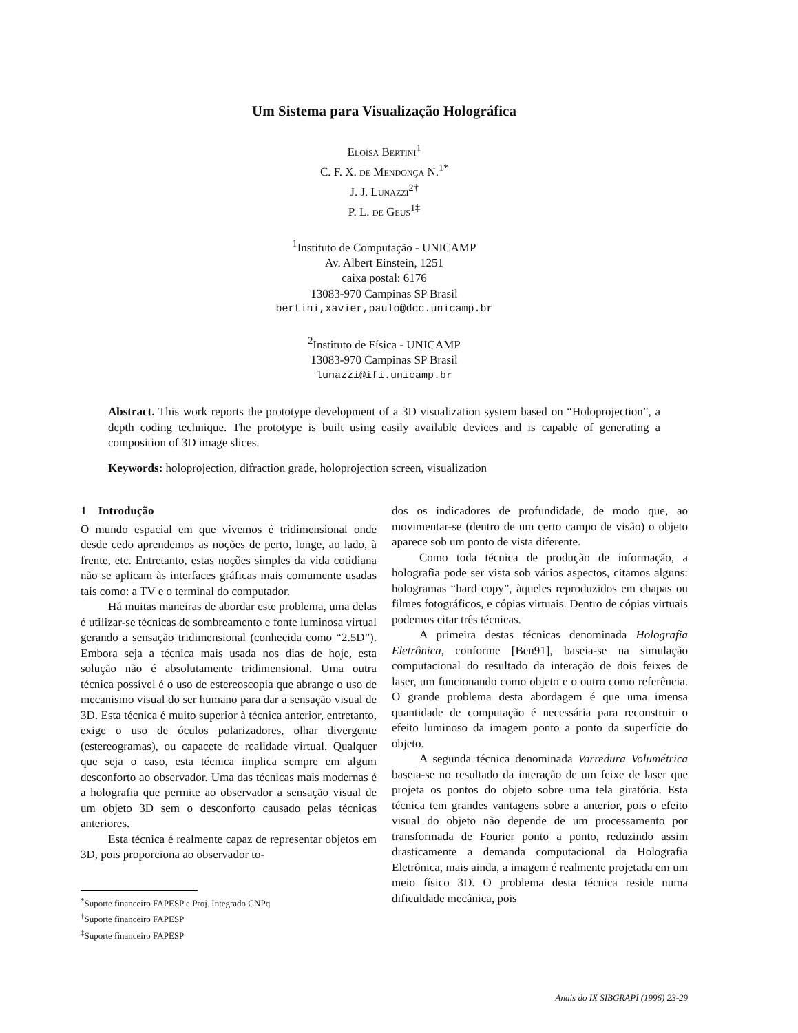Um Sistema para Visualização Holográfica
Eloísa Bertini<sup>1</sup>
C. F. X. de Mendonça N.<sup>1*</sup>
J. J. Lunazzi<sup>2†</sup>
P. L. de Geus<sup>1‡</sup>
<sup>1</sup> Instituto de Computação - UNICAMP
Av. Albert Einstein, 1251
caixa postal: 6176
13083-970 Campinas SP Brasil
bertini,xavier,paulo@dcc.unicamp.br
<sup>2</sup> Instituto de Física - UNICAMP
13083-970 Campinas SP Brasil
lunazzi@ifi.unicamp.br
Abstract. This work reports the prototype development of a 3D visualization system based on “Holoprojection”, a depth coding technique. The prototype is built using easily available devices and is capable of generating a composition of 3D image slices.
Keywords: holoprojection, difraction grade, holoprojection screen, visualization
1 Introdução
O mundo espacial em que vivemos é tridimensional onde desde cedo aprendemos as noções de perto, longe, ao lado, à frente, etc. Entretanto, estas noções simples da vida cotidiana não se aplicam às interfaces gráficas mais comumente usadas tais como: a TV e o terminal do computador.
Há muitas maneiras de abordar este problema, uma delas é utilizar-se técnicas de sombreamento e fonte luminosa virtual gerando a sensação tridimensional (conhecida como “2.5D”). Embora seja a técnica mais usada nos dias de hoje, esta solução não é absolutamente tridimensional. Uma outra técnica possível é o uso de estereoscopia que abrange o uso de mecanismo visual do ser humano para dar a sensação visual de 3D. Esta técnica é muito superior à técnica anterior, entretanto, exige o uso de óculos polarizadores, olhar divergente (estereogramas), ou capacete de realidade virtual. Qualquer que seja o caso, esta técnica implica sempre em algum desconforto ao observador. Uma das técnicas mais modernas é a holografia que permite ao observador a sensação visual de um objeto 3D sem o desconforto causado pelas técnicas anteriores.
Esta técnica é realmente capaz de representar objetos em 3D, pois proporciona ao observador to-
<sup>*</sup> Suporte financeiro FAPESP e Proj. Integrado CNPq
<sup>†</sup> Suporte financeiro FAPESP
<sup>‡</sup> Suporte financeiro FAPESP
dos os indicadores de profundidade, de modo que, ao movimentar-se (dentro de um certo campo de visão) o objeto aparece sob um ponto de vista diferente.
Como toda técnica de produção de informação, a holografia pode ser vista sob vários aspectos, citamos alguns: hologramas “hard copy”, àqueles reproduzidos em chapas ou filmes fotográficos, e cópias virtuais. Dentro de cópias virtuais podemos citar três técnicas.
A primeira destas técnicas denominada Holografia Eletrônica, conforme [Ben91], baseia-se na simulação computacional do resultado da interação de dois feixes de laser, um funcionando como objeto e o outro como referência. O grande problema desta abordagem é que uma imensa quantidade de computação é necessária para reconstruir o efeito luminoso da imagem ponto a ponto da superfície do objeto.
A segunda técnica denominada Varredura Volumétrica baseia-se no resultado da interação de um feixe de laser que projeta os pontos do objeto sobre uma tela giratória. Esta técnica tem grandes vantagens sobre a anterior, pois o efeito visual do objeto não depende de um processamento por transformada de Fourier ponto a ponto, reduzindo assim drasticamente a demanda computacional da Holografia Eletrônica, mais ainda, a imagem é realmente projetada em um meio físico 3D. O problema desta técnica reside numa dificuldade mecânica, pois
Anais do IX SIBGRAPI (1996) 23-29